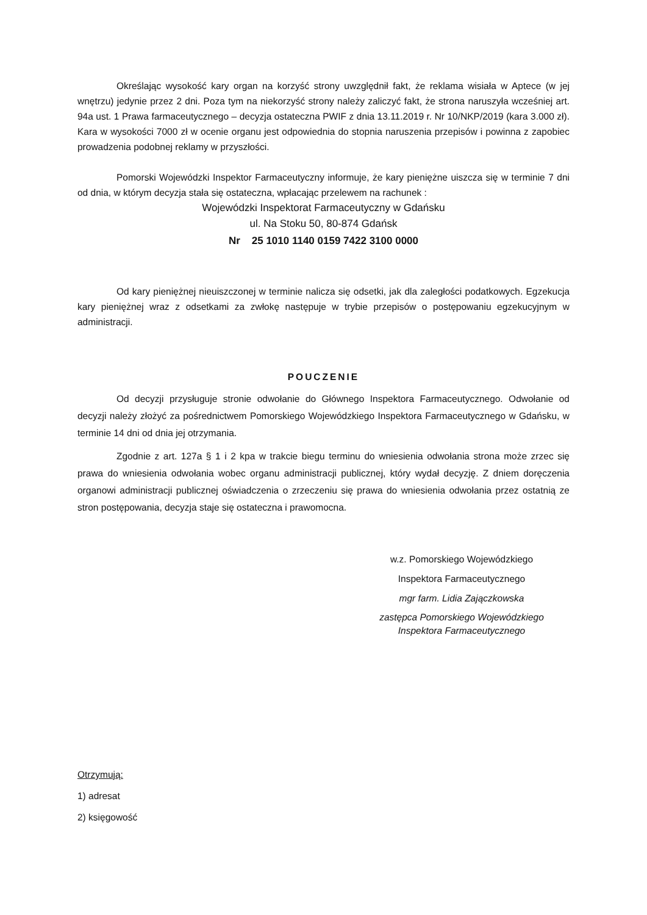Określając wysokość kary organ na korzyść strony uwzględnił fakt, że reklama wisiała w Aptece (w jej wnętrzu) jedynie przez 2 dni. Poza tym na niekorzyść strony należy zaliczyć fakt, że strona naruszyła wcześniej art. 94a ust. 1 Prawa farmaceutycznego – decyzja ostateczna PWIF z dnia 13.11.2019 r. Nr 10/NKP/2019 (kara 3.000 zł). Kara w wysokości 7000 zł w ocenie organu jest odpowiednia do stopnia naruszenia przepisów i powinna z zapobiec prowadzenia podobnej reklamy w przyszłości.
Pomorski Wojewódzki Inspektor Farmaceutyczny informuje, że kary pieniężne uiszcza się w terminie 7 dni od dnia, w którym decyzja stała się ostateczna, wpłacając przelewem na rachunek :
Wojewódzki Inspektorat Farmaceutyczny w Gdańsku
ul. Na Stoku 50, 80-874 Gdańsk
Nr 25 1010 1140 0159 7422 3100 0000
Od kary pieniężnej nieuiszczonej w terminie nalicza się odsetki, jak dla zaległości podatkowych. Egzekucja kary pieniężnej wraz z odsetkami za zwłokę następuje w trybie przepisów o postępowaniu egzekucyjnym w administracji.
POUCZENIE
Od decyzji przysługuje stronie odwołanie do Głównego Inspektora Farmaceutycznego. Odwołanie od decyzji należy złożyć za pośrednictwem Pomorskiego Wojewódzkiego Inspektora Farmaceutycznego w Gdańsku, w terminie 14 dni od dnia jej otrzymania.
Zgodnie z art. 127a § 1 i 2 kpa w trakcie biegu terminu do wniesienia odwołania strona może zrzec się prawa do wniesienia odwołania wobec organu administracji publicznej, który wydał decyzję. Z dniem doręczenia organowi administracji publicznej oświadczenia o zrzeczeniu się prawa do wniesienia odwołania przez ostatnią ze stron postępowania, decyzja staje się ostateczna i prawomocna.
w.z. Pomorskiego Wojewódzkiego
Inspektora Farmaceutycznego
mgr farm. Lidia Zajączkowska
zastępca Pomorskiego Wojewódzkiego
Inspektora Farmaceutycznego
Otrzymują:
1) adresat
2) księgowość